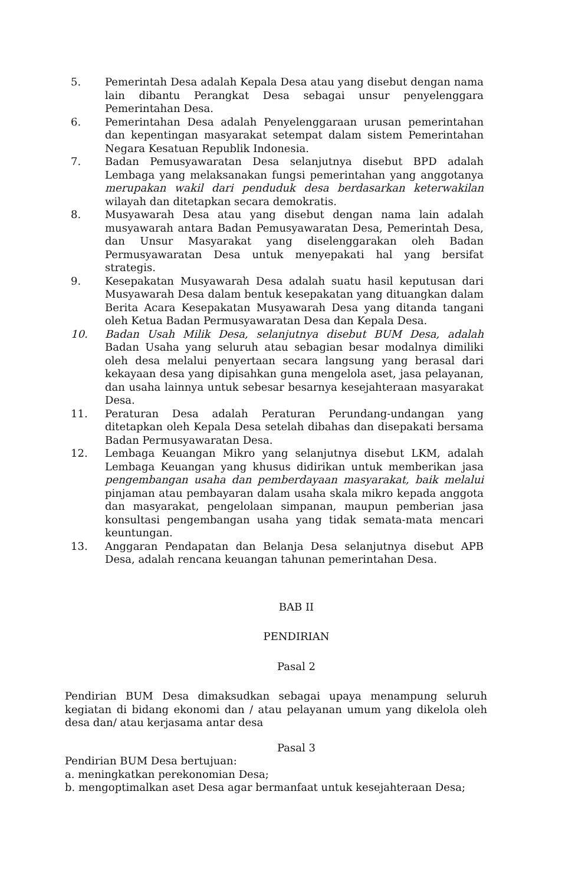5. Pemerintah Desa adalah Kepala Desa atau yang disebut dengan nama lain dibantu Perangkat Desa sebagai unsur penyelenggara Pemerintahan Desa.
6. Pemerintahan Desa adalah Penyelenggaraan urusan pemerintahan dan kepentingan masyarakat setempat dalam sistem Pemerintahan Negara Kesatuan Republik Indonesia.
7. Badan Pemusyawaratan Desa selanjutnya disebut BPD adalah Lembaga yang melaksanakan fungsi pemerintahan yang anggotanya merupakan wakil dari penduduk desa berdasarkan keterwakilan wilayah dan ditetapkan secara demokratis.
8. Musyawarah Desa atau yang disebut dengan nama lain adalah musyawarah antara Badan Pemusyawaratan Desa, Pemerintah Desa, dan Unsur Masyarakat yang diselenggarakan oleh Badan Permusyawaratan Desa untuk menyepakati hal yang bersifat strategis.
9. Kesepakatan Musyawarah Desa adalah suatu hasil keputusan dari Musyawarah Desa dalam bentuk kesepakatan yang dituangkan dalam Berita Acara Kesepakatan Musyawarah Desa yang ditanda tangani oleh Ketua Badan Permusyawaratan Desa dan Kepala Desa.
10. Badan Usah Milik Desa, selanjutnya disebut BUM Desa, adalah Badan Usaha yang seluruh atau sebagian besar modalnya dimiliki oleh desa melalui penyertaan secara langsung yang berasal dari kekayaan desa yang dipisahkan guna mengelola aset, jasa pelayanan, dan usaha lainnya untuk sebesar besarnya kesejahteraan masyarakat Desa.
11. Peraturan Desa adalah Peraturan Perundang-undangan yang ditetapkan oleh Kepala Desa setelah dibahas dan disepakati bersama Badan Permusyawaratan Desa.
12. Lembaga Keuangan Mikro yang selanjutnya disebut LKM, adalah Lembaga Keuangan yang khusus didirikan untuk memberikan jasa pengembangan usaha dan pemberdayaan masyarakat, baik melalui pinjaman atau pembayaran dalam usaha skala mikro kepada anggota dan masyarakat, pengelolaan simpanan, maupun pemberian jasa konsultasi pengembangan usaha yang tidak semata-mata mencari keuntungan.
13. Anggaran Pendapatan dan Belanja Desa selanjutnya disebut APB Desa, adalah rencana keuangan tahunan pemerintahan Desa.
BAB II
PENDIRIAN
Pasal 2
Pendirian BUM Desa dimaksudkan sebagai upaya menampung seluruh kegiatan di bidang ekonomi dan / atau pelayanan umum yang dikelola oleh desa dan/ atau kerjasama antar desa
Pasal 3
Pendirian BUM Desa bertujuan:
a. meningkatkan perekonomian Desa;
b. mengoptimalkan aset Desa agar bermanfaat untuk kesejahteraan Desa;